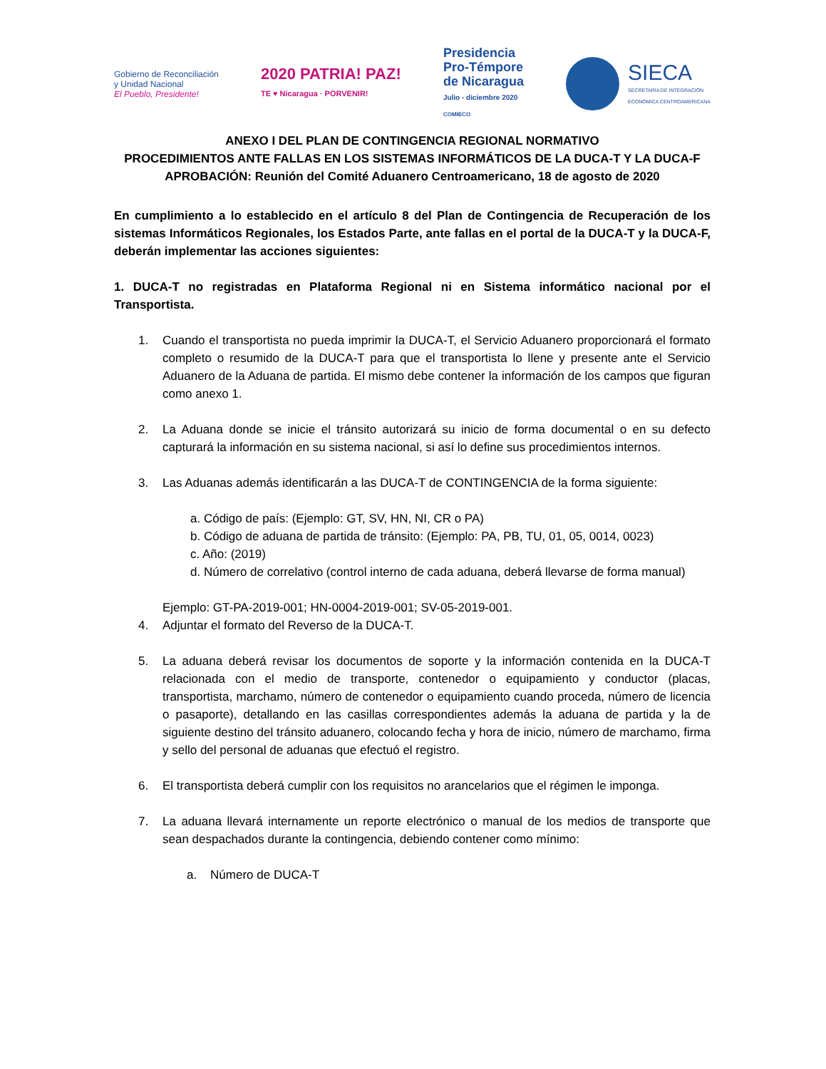Gobierno de Reconciliación
y Unidad Nacional
El Pueblo, Presidente!
2020 PATRIA! PAZ!
TE ♥ Nicaragua · PORVENIR!
Presidencia
Pro-Témpore
de Nicaragua
Julio - diciembre 2020
COMIECO
SIECA
SECRETARÍA DE INTEGRACIÓN
ECONÓMICA CENTROAMERICANA
ANEXO I DEL PLAN DE CONTINGENCIA REGIONAL NORMATIVO
PROCEDIMIENTOS ANTE FALLAS EN LOS SISTEMAS INFORMÁTICOS DE LA DUCA-T Y LA DUCA-F
APROBACIÓN: Reunión del Comité Aduanero Centroamericano, 18 de agosto de 2020
En cumplimiento a lo establecido en el artículo 8 del Plan de Contingencia de Recuperación de los sistemas Informáticos Regionales, los Estados Parte, ante fallas en el portal de la DUCA-T y la DUCA-F, deberán implementar las acciones siguientes:
1. DUCA-T no registradas en Plataforma Regional ni en Sistema informático nacional por el Transportista.
1. Cuando el transportista no pueda imprimir la DUCA-T, el Servicio Aduanero proporcionará el formato completo o resumido de la DUCA-T para que el transportista lo llene y presente ante el Servicio Aduanero de la Aduana de partida. El mismo debe contener la información de los campos que figuran como anexo 1.
2. La Aduana donde se inicie el tránsito autorizará su inicio de forma documental o en su defecto capturará la información en su sistema nacional, si así lo define sus procedimientos internos.
3. Las Aduanas además identificarán a las DUCA-T de CONTINGENCIA de la forma siguiente:
a. Código de país: (Ejemplo: GT, SV, HN, NI, CR o PA)
b. Código de aduana de partida de tránsito: (Ejemplo: PA, PB, TU, 01, 05, 0014, 0023)
c. Año: (2019)
d. Número de correlativo (control interno de cada aduana, deberá llevarse de forma manual)
Ejemplo: GT-PA-2019-001; HN-0004-2019-001; SV-05-2019-001.
4. Adjuntar el formato del Reverso de la DUCA-T.
5. La aduana deberá revisar los documentos de soporte y la información contenida en la DUCA-T relacionada con el medio de transporte, contenedor o equipamiento y conductor (placas, transportista, marchamo, número de contenedor o equipamiento cuando proceda, número de licencia o pasaporte), detallando en las casillas correspondientes además la aduana de partida y la de siguiente destino del tránsito aduanero, colocando fecha y hora de inicio, número de marchamo, firma y sello del personal de aduanas que efectuó el registro.
6. El transportista deberá cumplir con los requisitos no arancelarios que el régimen le imponga.
7. La aduana llevará internamente un reporte electrónico o manual de los medios de transporte que sean despachados durante la contingencia, debiendo contener como mínimo:
a. Número de DUCA-T